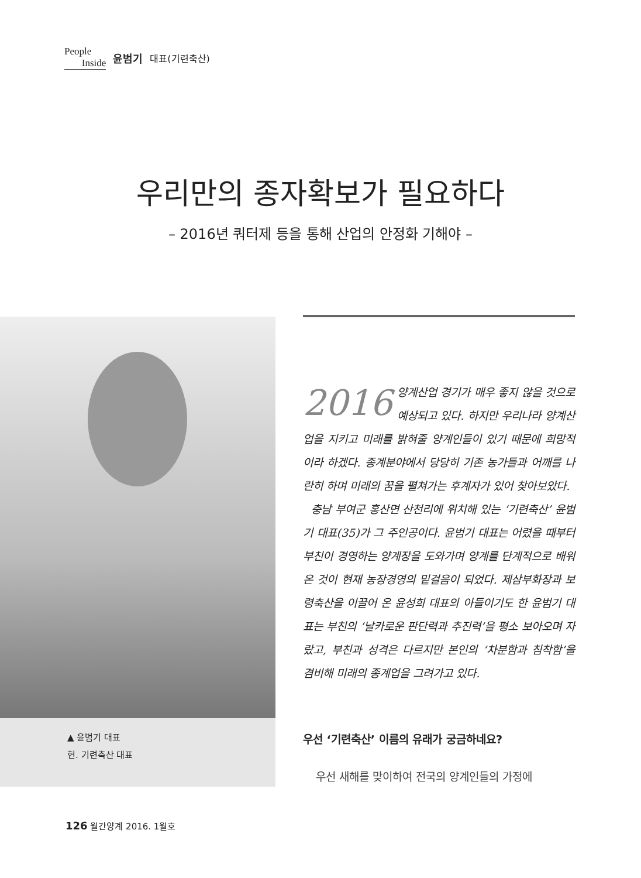People
Inside
윤범기 대표(기련축산)
우리만의 종자확보가 필요하다
– 2016년 쿼터제 등을 통해 산업의 안정화 기해야 –
▲ 윤범기 대표
현. 기련축산 대표
2016 양계산업 경기가 매우 좋지 않을 것으로 예상되고 있다. 하지만 우리나라 양계산업을 지키고 미래를 밝혀줄 양계인들이 있기 때문에 희망적이라 하겠다. 종계분야에서 당당히 기존 농가들과 어깨를 나란히 하며 미래의 꿈을 펼쳐가는 후계자가 있어 찾아보았다.
충남 부여군 홍산면 산천리에 위치해 있는 ‘기련축산’ 윤범기 대표(35)가 그 주인공이다. 윤범기 대표는 어렸을 때부터 부친이 경영하는 양계장을 도와가며 양계를 단계적으로 배워온 것이 현재 농장경영의 밑걸음이 되었다. 제삼부화장과 보령축산을 이끌어 온 윤성희 대표의 아들이기도 한 윤범기 대표는 부친의 ‘날카로운 판단력과 추진력’을 평소 보아오며 자랐고, 부친과 성격은 다르지만 본인의 ‘차분함과 침착함’을 겸비해 미래의 종계업을 그려가고 있다.
우선 ‘기련축산’ 이름의 유래가 궁금하네요?
우선 새해를 맞이하여 전국의 양계인들의 가정에
126 월간양계 2016. 1월호